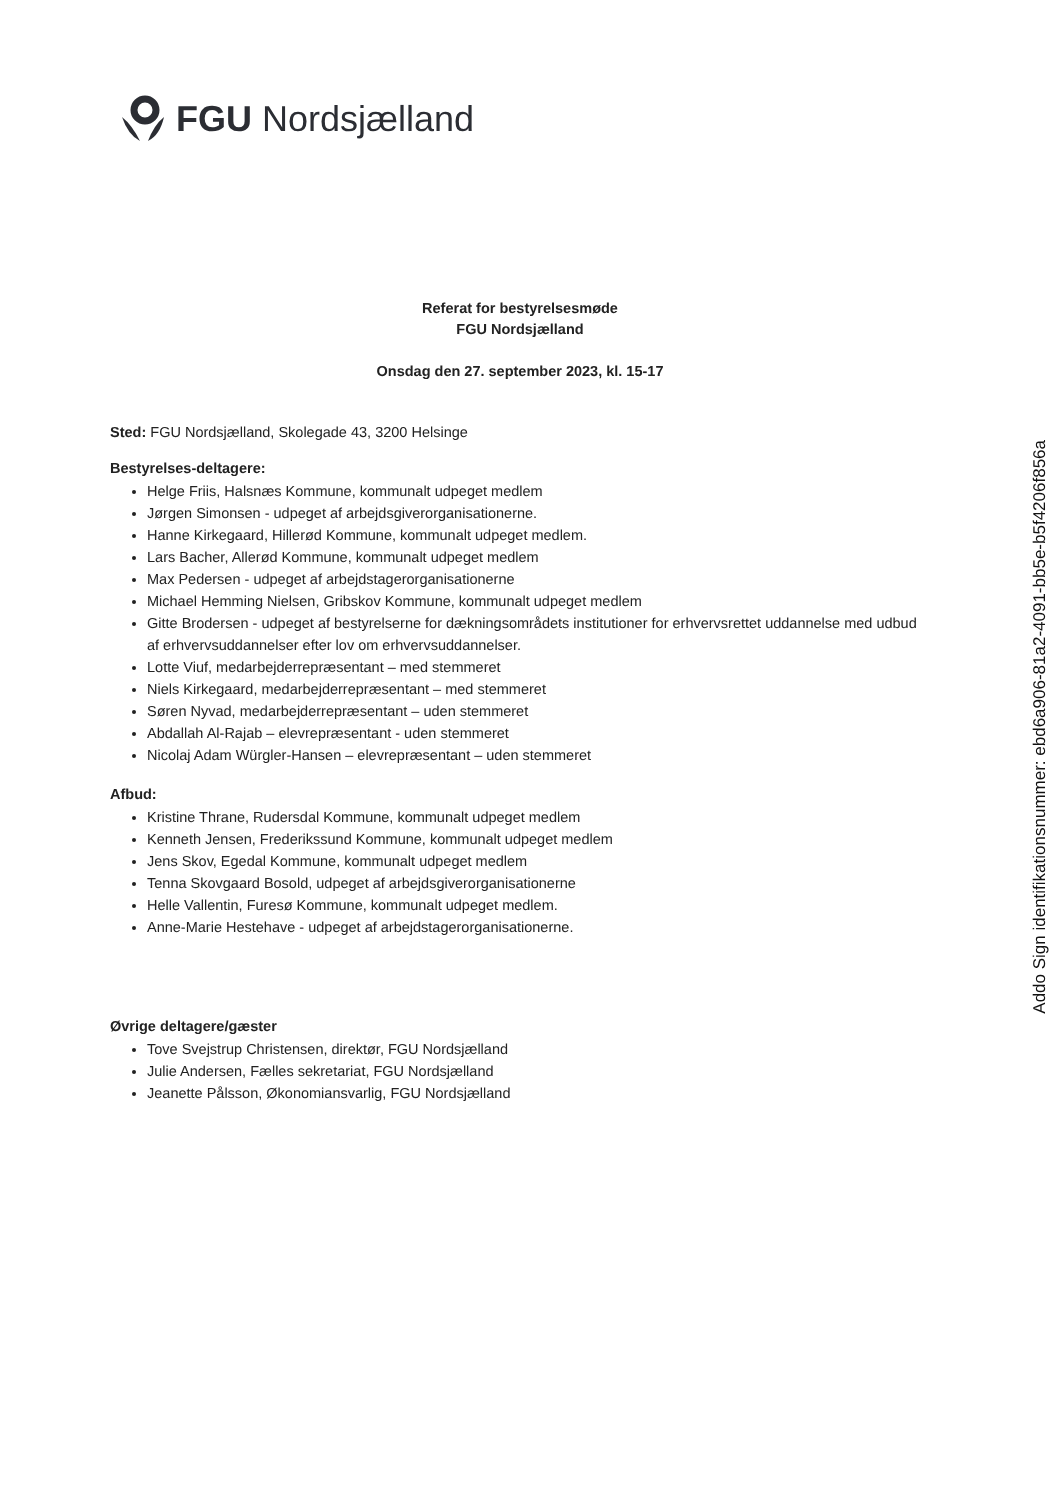FGU Nordsjælland
Referat for bestyrelsesmøde
FGU Nordsjælland
Onsdag den 27. september 2023, kl. 15-17
Sted: FGU Nordsjælland, Skolegade 43, 3200 Helsinge
Bestyrelses-deltagere:
Helge Friis, Halsnæs Kommune, kommunalt udpeget medlem
Jørgen Simonsen - udpeget af arbejdsgiverorganisationerne.
Hanne Kirkegaard, Hillerød Kommune, kommunalt udpeget medlem.
Lars Bacher, Allerød Kommune, kommunalt udpeget medlem
Max Pedersen - udpeget af arbejdstagerorganisationerne
Michael Hemming Nielsen, Gribskov Kommune, kommunalt udpeget medlem
Gitte Brodersen - udpeget af bestyrelserne for dækningsområdets institutioner for erhvervsrettet uddannelse med udbud af erhvervsuddannelser efter lov om erhvervsuddannelser.
Lotte Viuf, medarbejderrepræsentant – med stemmeret
Niels Kirkegaard, medarbejderrepræsentant – med stemmeret
Søren Nyvad, medarbejderrepræsentant – uden stemmeret
Abdallah Al-Rajab – elevrepræsentant - uden stemmeret
Nicolaj Adam Würgler-Hansen – elevrepræsentant – uden stemmeret
Afbud:
Kristine Thrane, Rudersdal Kommune, kommunalt udpeget medlem
Kenneth Jensen, Frederikssund Kommune, kommunalt udpeget medlem
Jens Skov, Egedal Kommune, kommunalt udpeget medlem
Tenna Skovgaard Bosold, udpeget af arbejdsgiverorganisationerne
Helle Vallentin, Furesø Kommune, kommunalt udpeget medlem.
Anne-Marie Hestehave - udpeget af arbejdstagerorganisationerne.
Øvrige deltagere/gæster
Tove Svejstrup Christensen, direktør, FGU Nordsjælland
Julie Andersen, Fælles sekretariat, FGU Nordsjælland
Jeanette Pålsson, Økonomiansvarlig, FGU Nordsjælland
Addo Sign identifikationsnummer: ebd6a906-81a2-4091-bb5e-b5f4206f856a